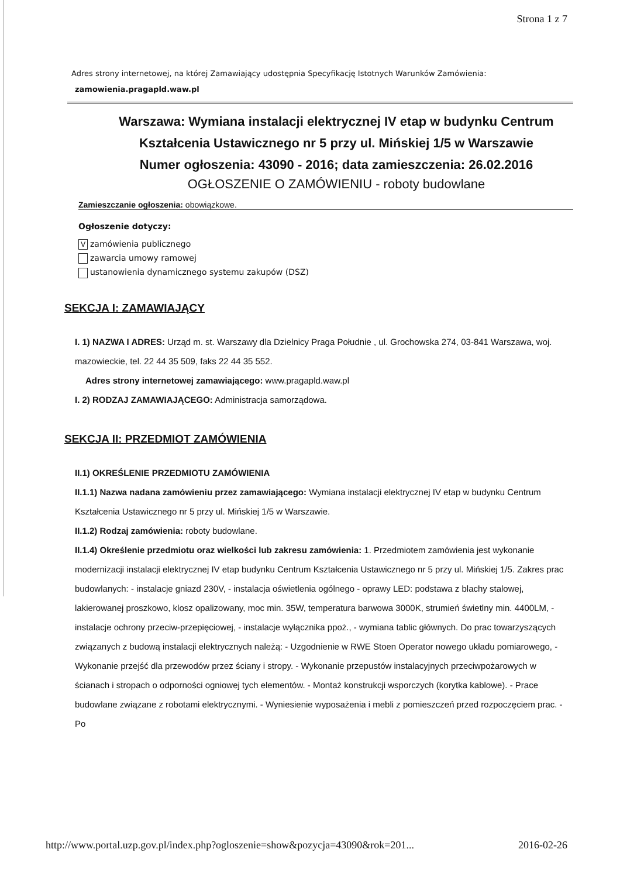Strona 1 z 7
Adres strony internetowej, na której Zamawiający udostępnia Specyfikację Istotnych Warunków Zamówienia:
zamowienia.pragapld.waw.pl
Warszawa: Wymiana instalacji elektrycznej IV etap w budynku Centrum Kształcenia Ustawicznego nr 5 przy ul. Mińskiej 1/5 w Warszawie
Numer ogłoszenia: 43090 - 2016; data zamieszczenia: 26.02.2016
OGŁOSZENIE O ZAMÓWIENIU - roboty budowlane
Zamieszczanie ogłoszenia: obowiązkowe.
Ogłoszenie dotyczy:
Vzamówienia publicznego
zawarcia umowy ramowej
ustanowienia dynamicznego systemu zakupów (DSZ)
SEKCJA I: ZAMAWIAJĄCY
I. 1) NAZWA I ADRES: Urząd m. st. Warszawy dla Dzielnicy Praga Południe , ul. Grochowska 274, 03-841 Warszawa, woj. mazowieckie, tel. 22 44 35 509, faks 22 44 35 552.
Adres strony internetowej zamawiającego: www.pragapld.waw.pl
I. 2) RODZAJ ZAMAWIAJĄCEGO: Administracja samorządowa.
SEKCJA II: PRZEDMIOT ZAMÓWIENIA
II.1) OKREŚLENIE PRZEDMIOTU ZAMÓWIENIA
II.1.1) Nazwa nadana zamówieniu przez zamawiającego: Wymiana instalacji elektrycznej IV etap w budynku Centrum Kształcenia Ustawicznego nr 5 przy ul. Mińskiej 1/5 w Warszawie.
II.1.2) Rodzaj zamówienia: roboty budowlane.
II.1.4) Określenie przedmiotu oraz wielkości lub zakresu zamówienia: 1. Przedmiotem zamówienia jest wykonanie modernizacji instalacji elektrycznej IV etap budynku Centrum Kształcenia Ustawicznego nr 5 przy ul. Mińskiej 1/5. Zakres prac budowlanych: - instalacje gniazd 230V, - instalacja oświetlenia ogólnego - oprawy LED: podstawa z blachy stalowej, lakierowanej proszkowo, klosz opalizowany, moc min. 35W, temperatura barwowa 3000K, strumień świetlny min. 4400LM, - instalacje ochrony przeciw-przepięciowej, - instalacje wyłącznika ppoż., - wymiana tablic głównych. Do prac towarzyszących związanych z budową instalacji elektrycznych należą: - Uzgodnienie w RWE Stoen Operator nowego układu pomiarowego, - Wykonanie przejść dla przewodów przez ściany i stropy. - Wykonanie przepustów instalacyjnych przeciwpożarowych w ścianach i stropach o odporności ogniowej tych elementów. - Montaż konstrukcji wsporczych (korytka kablowe). - Prace budowlane związane z robotami elektrycznymi. - Wyniesienie wyposażenia i mebli z pomieszczeń przed rozpoczęciem prac. - Po
http://www.portal.uzp.gov.pl/index.php?ogloszenie=show&pozycja=43090&rok=201... 2016-02-26